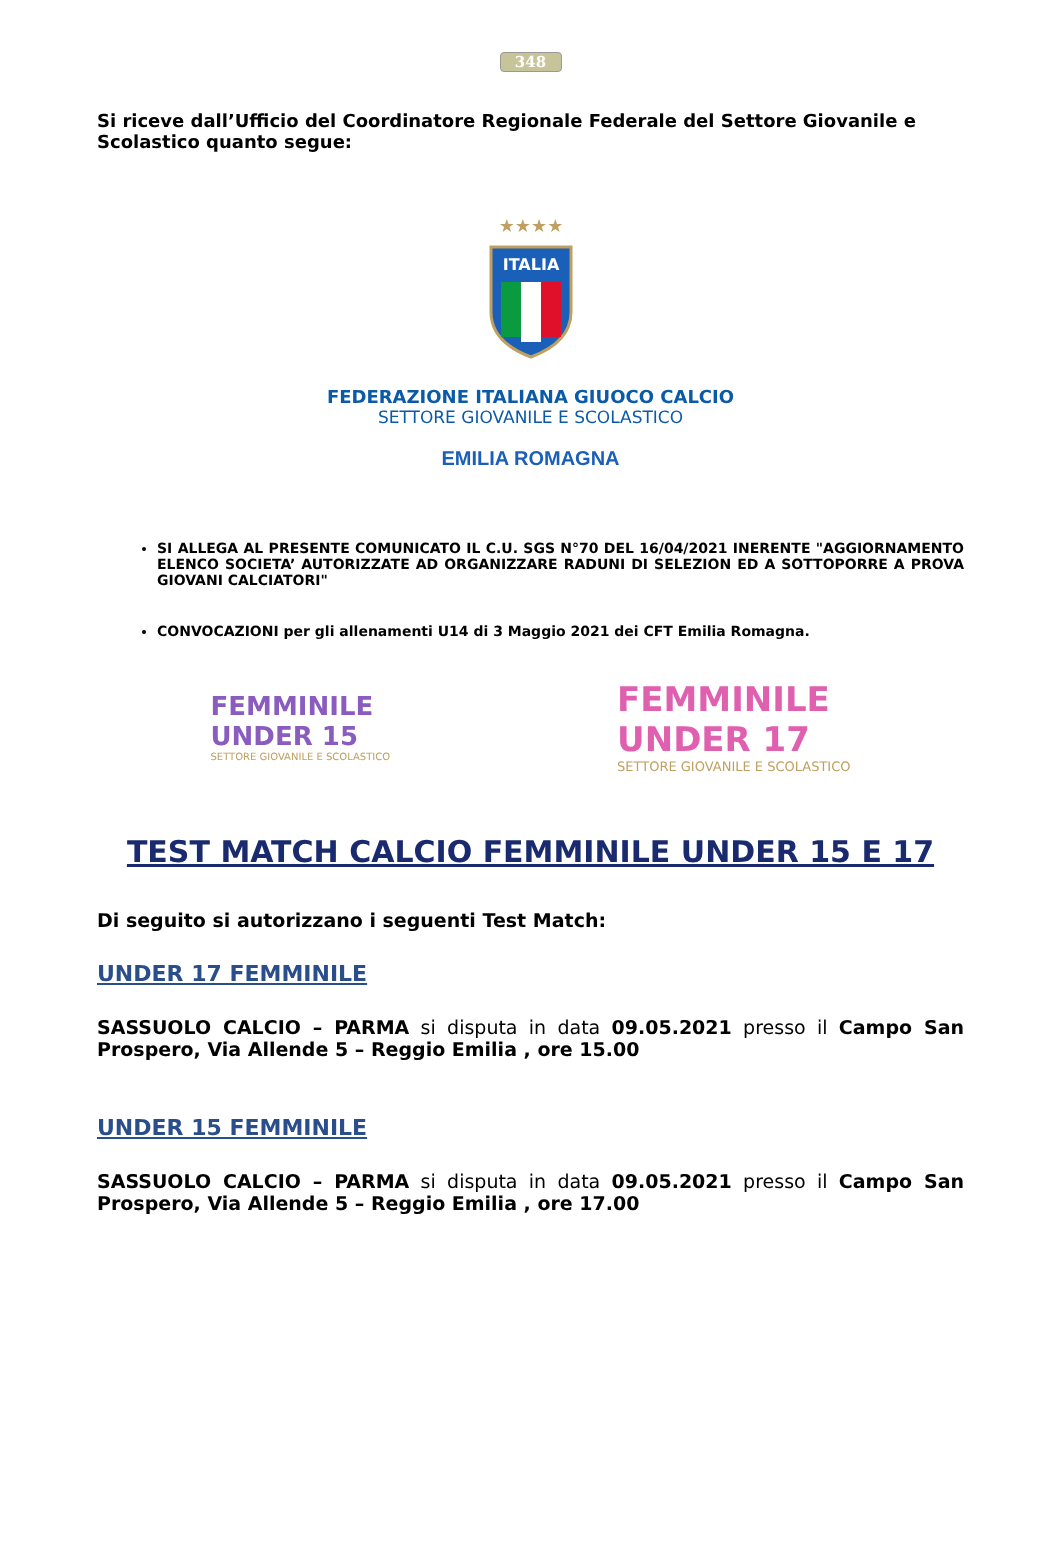348
Si riceve dall’Ufficio del Coordinatore Regionale Federale del Settore Giovanile e Scolastico quanto segue:
★★★★
ITALIA
FEDERAZIONE ITALIANA GIUOCO CALCIO
SETTORE GIOVANILE E SCOLASTICO
EMILIA ROMAGNA
SI ALLEGA AL PRESENTE COMUNICATO IL C.U. SGS N°70 DEL 16/04/2021 INERENTE "AGGIORNAMENTO ELENCO SOCIETA’ AUTORIZZATE AD ORGANIZZARE RADUNI DI SELEZION ED A SOTTOPORRE A PROVA GIOVANI CALCIATORI"
CONVOCAZIONI per gli allenamenti U14 di 3 Maggio 2021 dei CFT Emilia Romagna.
FEMMINILE
UNDER 15
SETTORE GIOVANILE E SCOLASTICO
FEMMINILE
UNDER 17
SETTORE GIOVANILE E SCOLASTICO
TEST MATCH CALCIO FEMMINILE UNDER 15 E 17
Di seguito si autorizzano i seguenti Test Match:
UNDER 17 FEMMINILE
SASSUOLO CALCIO – PARMA si disputa in data 09.05.2021 presso il Campo San Prospero, Via Allende 5 – Reggio Emilia , ore 15.00
UNDER 15 FEMMINILE
SASSUOLO CALCIO – PARMA si disputa in data 09.05.2021 presso il Campo San Prospero, Via Allende 5 – Reggio Emilia , ore 17.00